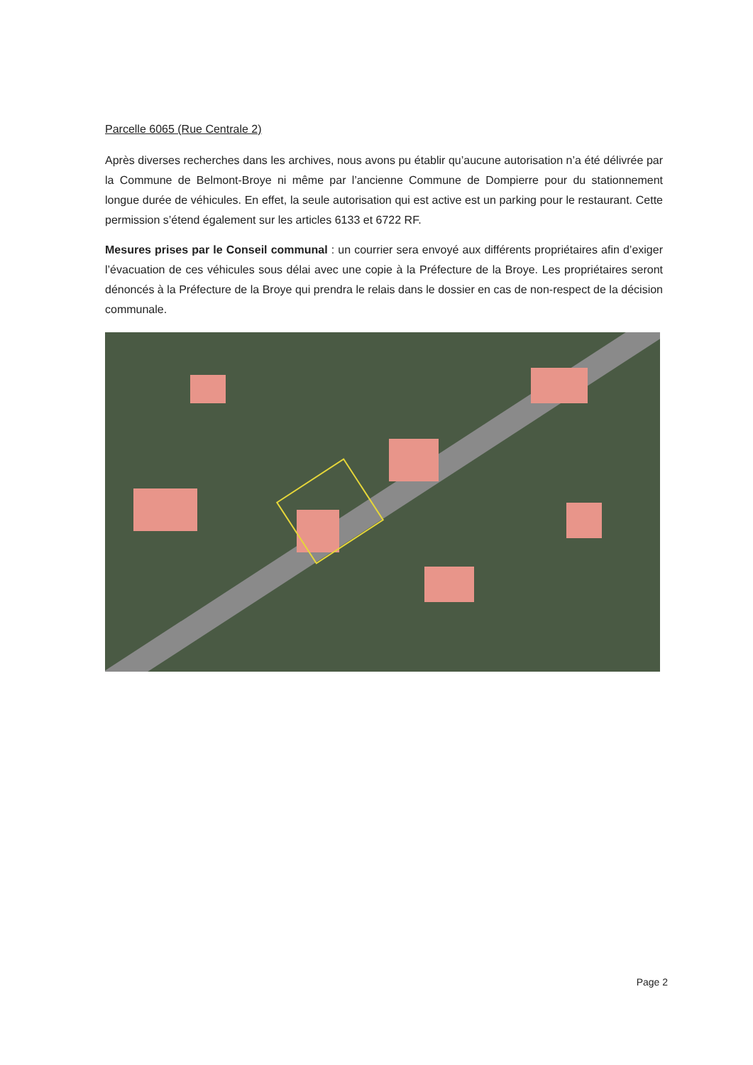Parcelle 6065 (Rue Centrale 2)
Après diverses recherches dans les archives, nous avons pu établir qu’aucune autorisation n’a été délivrée par la Commune de Belmont-Broye ni même par l’ancienne Commune de Dompierre pour du stationnement longue durée de véhicules. En effet, la seule autorisation qui est active est un parking pour le restaurant. Cette permission s’étend également sur les articles 6133 et 6722 RF.
Mesures prises par le Conseil communal : un courrier sera envoyé aux différents propriétaires afin d’exiger l’évacuation de ces véhicules sous délai avec une copie à la Préfecture de la Broye. Les propriétaires seront dénoncés à la Préfecture de la Broye qui prendra le relais dans le dossier en cas de non-respect de la décision communale.
Page 2